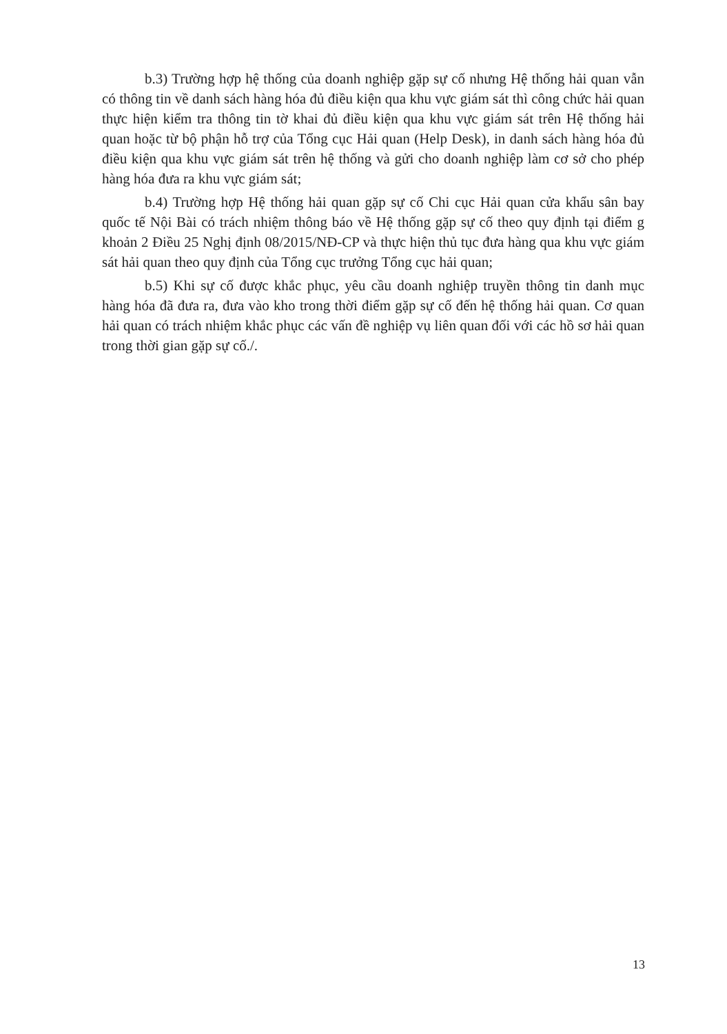b.3) Trường hợp hệ thống của doanh nghiệp gặp sự cố nhưng Hệ thống hải quan vẫn có thông tin về danh sách hàng hóa đủ điều kiện qua khu vực giám sát thì công chức hải quan thực hiện kiểm tra thông tin tờ khai đủ điều kiện qua khu vực giám sát trên Hệ thống hải quan hoặc từ bộ phận hỗ trợ của Tổng cục Hải quan (Help Desk), in danh sách hàng hóa đủ điều kiện qua khu vực giám sát trên hệ thống và gửi cho doanh nghiệp làm cơ sở cho phép hàng hóa đưa ra khu vực giám sát;
b.4) Trường hợp Hệ thống hải quan gặp sự cố Chi cục Hải quan cửa khẩu sân bay quốc tế Nội Bài có trách nhiệm thông báo về Hệ thống gặp sự cố theo quy định tại điểm g khoản 2 Điều 25 Nghị định 08/2015/NĐ-CP và thực hiện thủ tục đưa hàng qua khu vực giám sát hải quan theo quy định của Tổng cục trưởng Tổng cục hải quan;
b.5) Khi sự cố được khắc phục, yêu cầu doanh nghiệp truyền thông tin danh mục hàng hóa đã đưa ra, đưa vào kho trong thời điểm gặp sự cố đến hệ thống hải quan. Cơ quan hải quan có trách nhiệm khắc phục các vấn đề nghiệp vụ liên quan đối với các hồ sơ hải quan trong thời gian gặp sự cố./.
13